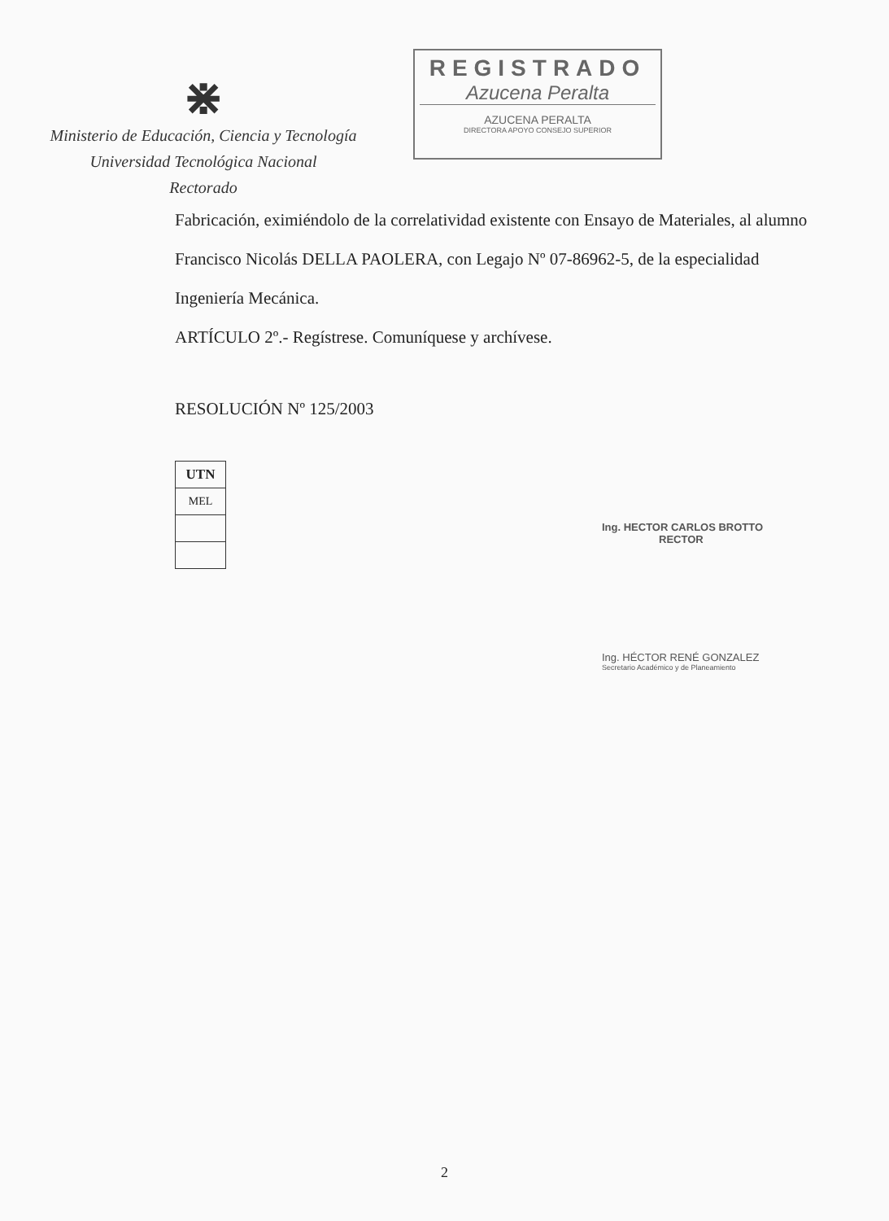⋇
Ministerio de Educación, Ciencia y Tecnología
Universidad Tecnológica Nacional
Rectorado
REGISTRADO
Azucena Peralta
AZUCENA PERALTA
DIRECTORA APOYO CONSEJO SUPERIOR
Fabricación, eximiéndolo de la correlatividad existente con Ensayo de Materiales, al alumno
Francisco Nicolás DELLA PAOLERA, con Legajo Nº 07-86962-5, de la especialidad
Ingeniería Mecánica.
ARTÍCULO 2º.- Regístrese. Comuníquese y archívese.
RESOLUCIÓN Nº 125/2003
| UTN |
| MEL |
Ing. HECTOR CARLOS BROTTO
RECTOR
Ing. HÉCTOR RENÉ GONZALEZ
Secretario Académico y de Planeamiento
2